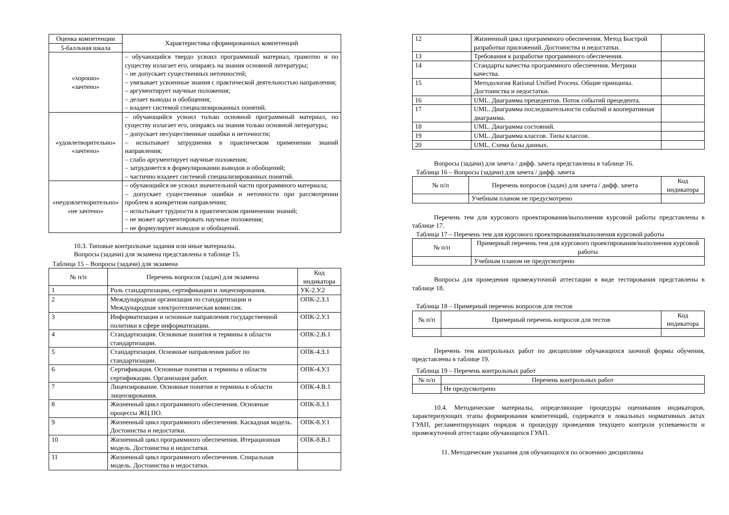| Оценка компетенции | Характеристика сформированных компетенций |
| --- | --- |
| 5-балльная шкала | |
| «хорошо» «зачтено» | – обучающийся твердо усвоил программный материал, грамотно и по существу излагает его, опираясь на знания основной литературы; – не допускает существенных неточностей; – увязывает усвоенные знания с практической деятельностью направления; – аргументирует научные положения; – делает выводы и обобщения; – владеет системой специализированных понятий. |
| «удовлетворительно» «зачтено» | – обучающийся усвоил только основной программный материал, по существу излагает его, опираясь на знания только основной литературы; – допускает несущественные ошибки и неточности; – испытывает затруднения в практическом применении знаний направления; – слабо аргументирует научные положения; – затрудняется в формулировании выводов и обобщений; – частично владеет системой специализированных понятий. |
| «неудовлетворительно» «не зачтено» | – обучающийся не усвоил значительной части программного материала; – допускает существенные ошибки и неточности при рассмотрении проблем в конкретном направлении; – испытывает трудности в практическом применении знаний; – не может аргументировать научные положения; – не формулирует выводов и обобщений. |
10.3. Типовые контрольные задания или иные материалы.
Вопросы (задачи) для экзамена представлены в таблице 15.
Таблица 15 – Вопросы (задачи) для экзамена
| № п/п | Перечень вопросов (задач) для экзамена | Код индикатора |
| --- | --- | --- |
| 1 | Роль стандартизации, сертификации и лицензирования. | УК-2.У.2 |
| 2 | Международная организация по стандартизации и Международная электротехническая комиссия. | ОПК-2.З.1 |
| 3 | Информатизация и основные направления государственной политики в сфере информатизации. | ОПК-2.У.1 |
| 4 | Стандартизация. Основные понятия и термины в области стандартизации. | ОПК-2.В.1 |
| 5 | Стандартизация. Основные направления работ по стандартизации. | ОПК-4.З.1 |
| 6 | Сертификация. Основные понятия и термины в области сертификации. Организация работ. | ОПК-4.У.1 |
| 7 | Лицензирование. Основные понятия и термины в области лицензирования. | ОПК-4.В.1 |
| 8 | Жизненный цикл программного обеспечения. Основные процессы ЖЦ ПО. | ОПК-8.З.1 |
| 9 | Жизненный цикл программного обеспечения. Каскадная модель. Достоинства и недостатки. | ОПК-8.У.1 |
| 10 | Жизненный цикл программного обеспечения. Итерационная модель. Достоинства и недостатки. | ОПК-8.В.1 |
| 11 | Жизненный цикл программного обеспечения. Спиральная модель. Достоинства и недостатки. | |
| 12 | Жизненный цикл программного обеспечения. Метод Быстрой разработки приложений. Достоинства и недостатки. | |
| 13 | Требования к разработке программного обеспечения. | |
| 14 | Стандарты качества программного обеспечения. Метрики качества. | |
| 15 | Методология Rational Unified Process. Общие принципы. Достоинства и недостатки. | |
| 16 | UML. Диаграмма прецедентов. Поток событий прецедента. | |
| 17 | UML. Диаграмма последовательности событий и кооперативная диаграмма. | |
| 18 | UML. Диаграмма состояний. | |
| 19 | UML. Диаграмма классов. Типы классов. | |
| 20 | UML. Схема базы данных. | |
Вопросы (задачи) для зачета / дифф. зачета представлены в таблице 16.
Таблица 16 – Вопросы (задачи) для зачета / дифф. зачета
| № п/п | Перечень вопросов (задач) для зачета / дифф. зачета | Код индикатора |
| --- | --- | --- |
| | Учебным планом не предусмотрено | |
Перечень тем для курсового проектирования/выполнения курсовой работы представлены в таблице 17.
Таблица 17 – Перечень тем для курсового проектирования/выполнения курсовой работы
| № п/п | Примерный перечень тем для курсового проектирования/выполнения курсовой работы |
| --- | --- |
| | Учебным планом не предусмотрено |
Вопросы для проведения промежуточной аттестации в виде тестирования представлены в таблице 18.
Таблица 18 – Примерный перечень вопросов для тестов
| № п/п | Примерный перечень вопросов для тестов | Код индикатора |
| --- | --- | --- |
Перечень тем контрольных работ по дисциплине обучающихся заочной формы обучения, представлены в таблице 19.
Таблица 19 – Перечень контрольных работ
| № п/п | Перечень контрольных работ |
| --- | --- |
| | Не предусмотрено |
10.4. Методические материалы, определяющие процедуры оценивания индикаторов, характеризующих этапы формирования компетенций, содержатся в локальных нормативных актах ГУАП, регламентирующих порядок и процедуру проведения текущего контроля успеваемости и промежуточной аттестации обучающихся ГУАП.
11. Методические указания для обучающихся по освоению дисциплины